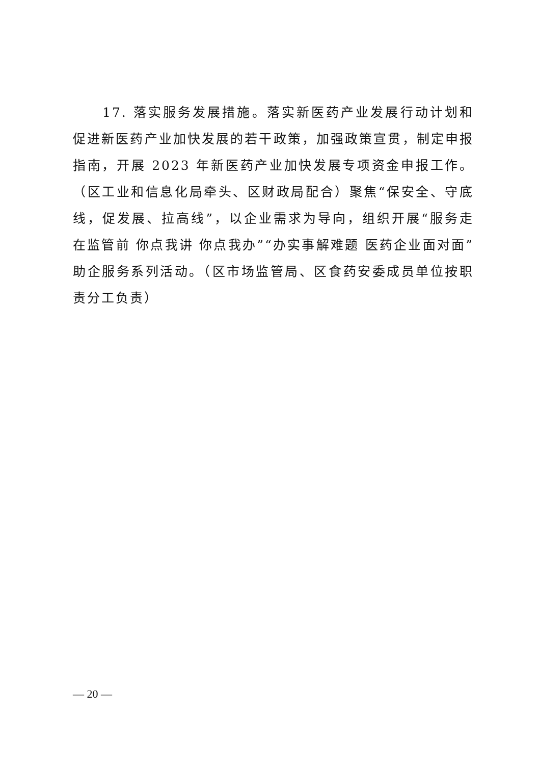17. 落实服务发展措施。落实新医药产业发展行动计划和促进新医药产业加快发展的若干政策，加强政策宣贯，制定申报指南，开展 2023 年新医药产业加快发展专项资金申报工作。（区工业和信息化局牵头、区财政局配合）聚焦“保安全、守底线，促发展、拉高线”，以企业需求为导向，组织开展“服务走在监管前 你点我讲 你点我办”“办实事解难题 医药企业面对面”助企服务系列活动。（区市场监管局、区食药安委成员单位按职责分工负责）
— 20 —